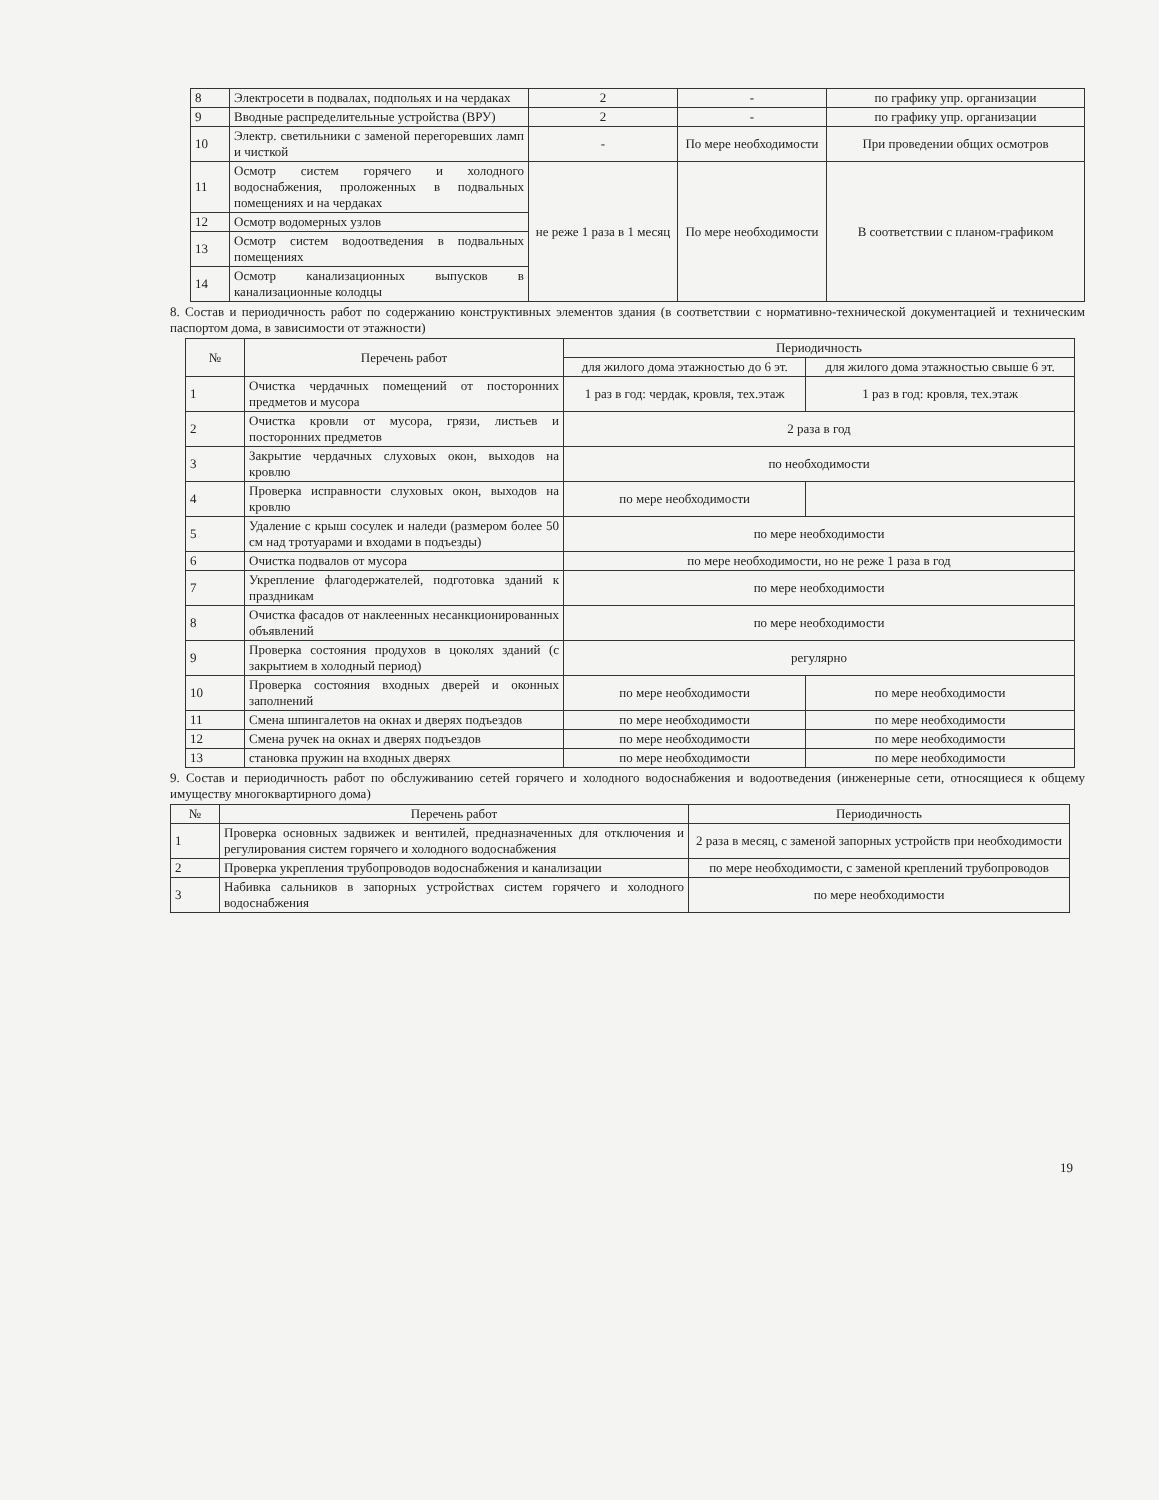| 8 | Электросети в подвалах, подпольях и на чердаках | 2 | - | по графику упр. организации |
| 9 | Вводные распределительные устройства (ВРУ) | 2 | - | по графику упр. организации |
| 10 | Электр. светильники с заменой перегоревших ламп и чисткой | - | По мере необходимости | При проведении общих осмотров |
| 11 | Осмотр систем горячего и холодного водоснабжения, проложенных в подвальных помещениях и на чердаках | не реже 1 раза в 1 месяц | По мере необходимости | В соответствии с планом-графиком |
| 12 | Осмотр водомерных узлов | | | |
| 13 | Осмотр систем водоотведения в подвальных помещениях | | | |
| 14 | Осмотр канализационных выпусков в канализационные колодцы | | | |
8. Состав и периодичность работ по содержанию конструктивных элементов здания (в соответствии с нормативно-технической документацией и техническим паспортом дома, в зависимости от этажности)
| № | Перечень работ | Периодичность | |
| --- | --- | --- | --- |
| | | для жилого дома этажностью до 6 эт. | для жилого дома этажностью свыше 6 эт. |
| 1 | Очистка чердачных помещений от посторонних предметов и мусора | 1 раз в год: чердак, кровля, тех.этаж | 1 раз в год: кровля, тех.этаж |
| 2 | Очистка кровли от мусора, грязи, листьев и посторонних предметов | 2 раза в год | |
| 3 | Закрытие чердачных слуховых окон, выходов на кровлю | по необходимости | |
| 4 | Проверка исправности слуховых окон, выходов на кровлю | по мере необходимости | |
| 5 | Удаление с крыш сосулек и наледи (размером более 50 см над тротуарами и входами в подъезды) | по мере необходимости | |
| 6 | Очистка подвалов от мусора | по мере необходимости, но не реже 1 раза в год | |
| 7 | Укрепление флагодержателей, подготовка зданий к праздникам | по мере необходимости | |
| 8 | Очистка фасадов от наклеенных несанкционированных объявлений | по мере необходимости | |
| 9 | Проверка состояния продухов в цоколях зданий (с закрытием в холодный период) | регулярно | |
| 10 | Проверка состояния входных дверей и оконных заполнений | по мере необходимости | по мере необходимости |
| 11 | Смена шпингалетов на окнах и дверях подъездов | по мере необходимости | по мере необходимости |
| 12 | Смена ручек на окнах и дверях подъездов | по мере необходимости | по мере необходимости |
| 13 | становка пружин на входных дверях | по мере необходимости | по мере необходимости |
9. Состав и периодичность работ по обслуживанию сетей горячего и холодного водоснабжения и водоотведения (инженерные сети, относящиеся к общему имуществу многоквартирного дома)
| № | Перечень работ | Периодичность |
| --- | --- | --- |
| 1 | Проверка основных задвижек и вентилей, предназначенных для отключения и регулирования систем горячего и холодного водоснабжения | 2 раза в месяц, с заменой запорных устройств при необходимости |
| 2 | Проверка укрепления трубопроводов водоснабжения и канализации | по мере необходимости, с заменой креплений трубопроводов |
| 3 | Набивка сальников в запорных устройствах систем горячего и холодного водоснабжения | по мере необходимости |
19